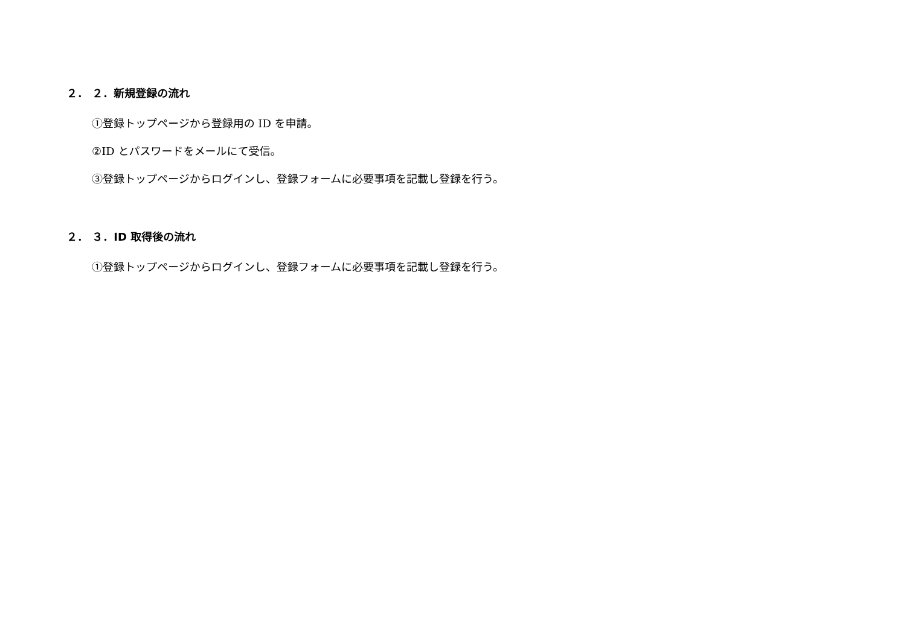２． ２．新規登録の流れ
①登録トップページから登録用の ID を申請。
②ID とパスワードをメールにて受信。
③登録トップページからログインし、登録フォームに必要事項を記載し登録を行う。
２． ３．ID 取得後の流れ
①登録トップページからログインし、登録フォームに必要事項を記載し登録を行う。